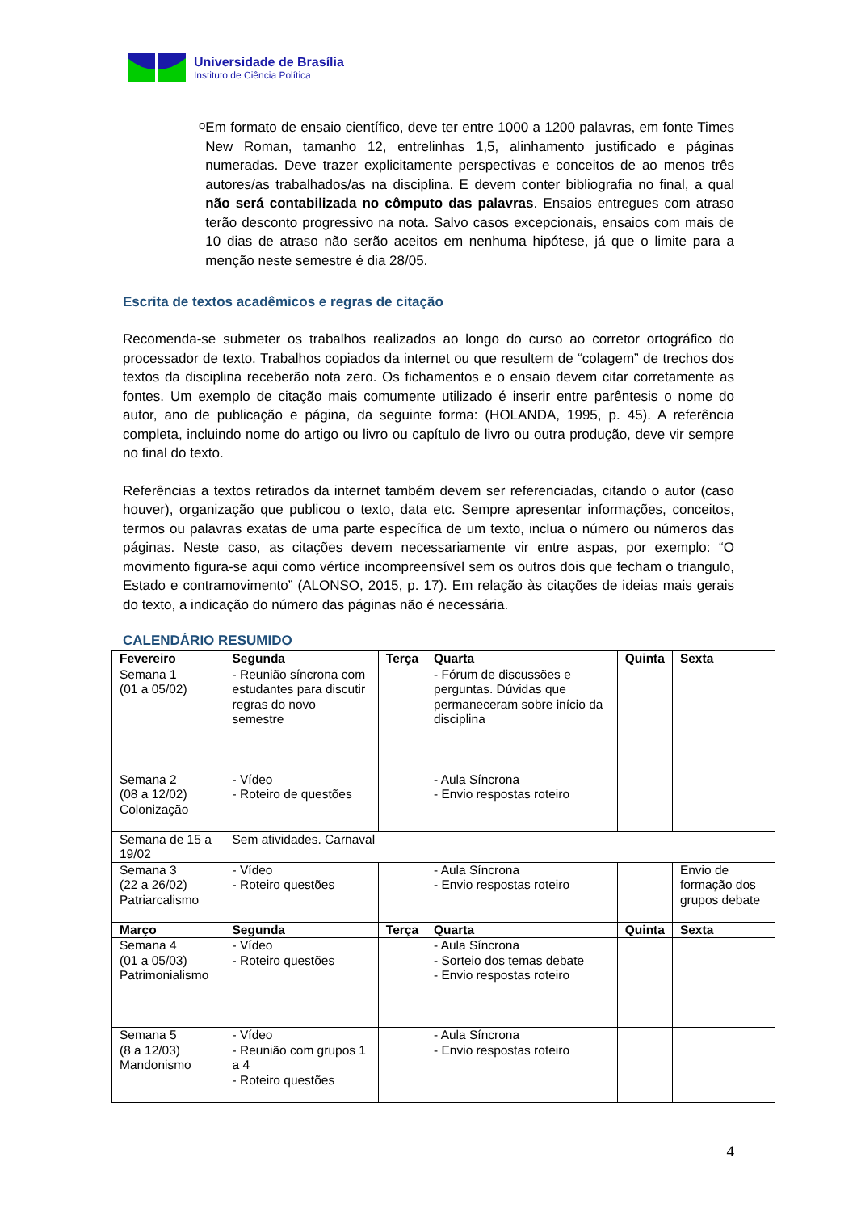Universidade de Brasília
Instituto de Ciência Política
o
Em formato de ensaio científico, deve ter entre 1000 a 1200 palavras, em fonte Times New Roman, tamanho 12, entrelinhas 1,5, alinhamento justificado e páginas numeradas. Deve trazer explicitamente perspectivas e conceitos de ao menos três autores/as trabalhados/as na disciplina. E devem conter bibliografia no final, a qual não será contabilizada no cômputo das palavras. Ensaios entregues com atraso terão desconto progressivo na nota. Salvo casos excepcionais, ensaios com mais de 10 dias de atraso não serão aceitos em nenhuma hipótese, já que o limite para a menção neste semestre é dia 28/05.
Escrita de textos acadêmicos e regras de citação
Recomenda-se submeter os trabalhos realizados ao longo do curso ao corretor ortográfico do processador de texto. Trabalhos copiados da internet ou que resultem de “colagem” de trechos dos textos da disciplina receberão nota zero. Os fichamentos e o ensaio devem citar corretamente as fontes. Um exemplo de citação mais comumente utilizado é inserir entre parêntesis o nome do autor, ano de publicação e página, da seguinte forma: (HOLANDA, 1995, p. 45). A referência completa, incluindo nome do artigo ou livro ou capítulo de livro ou outra produção, deve vir sempre no final do texto.
Referências a textos retirados da internet também devem ser referenciadas, citando o autor (caso houver), organização que publicou o texto, data etc. Sempre apresentar informações, conceitos, termos ou palavras exatas de uma parte específica de um texto, inclua o número ou números das páginas. Neste caso, as citações devem necessariamente vir entre aspas, por exemplo: “O movimento figura-se aqui como vértice incompreensível sem os outros dois que fecham o triangulo, Estado e contramovimento” (ALONSO, 2015, p. 17). Em relação às citações de ideias mais gerais do texto, a indicação do número das páginas não é necessária.
CALENDÁRIO RESUMIDO
| Fevereiro | Segunda | Terça | Quarta | Quinta | Sexta |
| --- | --- | --- | --- | --- | --- |
| Semana 1 (01 a 05/02) | - Reunião síncrona com estudantes para discutir regras do novo semestre | | - Fórum de discussões e perguntas. Dúvidas que permaneceram sobre início da disciplina | | |
| Semana 2 (08 a 12/02) Colonização | - Vídeo - Roteiro de questões | | - Aula Síncrona - Envio respostas roteiro | | |
| Semana de 15 a 19/02 | Sem atividades. Carnaval | | | | |
| Semana 3 (22 a 26/02) Patriarcalismo | - Vídeo - Roteiro questões | | - Aula Síncrona - Envio respostas roteiro | | Envio de formação dos grupos debate |
| Março | Segunda | Terça | Quarta | Quinta | Sexta |
| Semana 4 (01 a 05/03) Patrimonialismo | - Vídeo - Roteiro questões | | - Aula Síncrona - Sorteio dos temas debate - Envio respostas roteiro | | |
| Semana 5 (8 a 12/03) Mandonismo | - Vídeo - Reunião com grupos 1 a 4 - Roteiro questões | | - Aula Síncrona - Envio respostas roteiro | | |
4